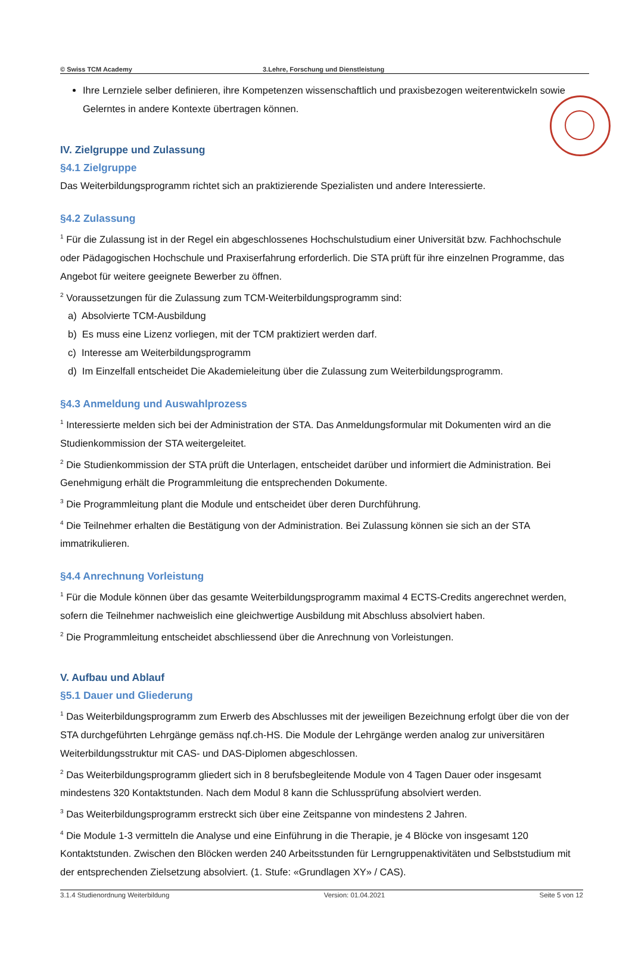© Swiss TCM Academy 3.Lehre, Forschung und Dienstleistung
Ihre Lernziele selber definieren, ihre Kompetenzen wissenschaftlich und praxisbezogen weiterentwickeln sowie Gelerntes in andere Kontexte übertragen können.
IV. Zielgruppe und Zulassung
§4.1 Zielgruppe
Das Weiterbildungsprogramm richtet sich an praktizierende Spezialisten und andere Interessierte.
§4.2 Zulassung
<sup>1</sup> Für die Zulassung ist in der Regel ein abgeschlossenes Hochschulstudium einer Universität bzw. Fachhochschule oder Pädagogischen Hochschule und Praxiserfahrung erforderlich. Die STA prüft für ihre einzelnen Programme, das Angebot für weitere geeignete Bewerber zu öffnen.
<sup>2</sup> Voraussetzungen für die Zulassung zum TCM-Weiterbildungsprogramm sind:
a) Absolvierte TCM-Ausbildung
b) Es muss eine Lizenz vorliegen, mit der TCM praktiziert werden darf.
c) Interesse am Weiterbildungsprogramm
d) Im Einzelfall entscheidet Die Akademieleitung über die Zulassung zum Weiterbildungsprogramm.
§4.3 Anmeldung und Auswahlprozess
<sup>1</sup> Interessierte melden sich bei der Administration der STA. Das Anmeldungsformular mit Dokumenten wird an die Studienkommission der STA weitergeleitet.
<sup>2</sup> Die Studienkommission der STA prüft die Unterlagen, entscheidet darüber und informiert die Administration. Bei Genehmigung erhält die Programmleitung die entsprechenden Dokumente.
<sup>3</sup> Die Programmleitung plant die Module und entscheidet über deren Durchführung.
<sup>4</sup> Die Teilnehmer erhalten die Bestätigung von der Administration. Bei Zulassung können sie sich an der STA immatrikulieren.
§4.4 Anrechnung Vorleistung
<sup>1</sup> Für die Module können über das gesamte Weiterbildungsprogramm maximal 4 ECTS-Credits angerechnet werden, sofern die Teilnehmer nachweislich eine gleichwertige Ausbildung mit Abschluss absolviert haben.
<sup>2</sup> Die Programmleitung entscheidet abschliessend über die Anrechnung von Vorleistungen.
V. Aufbau und Ablauf
§5.1 Dauer und Gliederung
<sup>1</sup> Das Weiterbildungsprogramm zum Erwerb des Abschlusses mit der jeweiligen Bezeichnung erfolgt über die von der STA durchgeführten Lehrgänge gemäss nqf.ch-HS. Die Module der Lehrgänge werden analog zur universitären Weiterbildungsstruktur mit CAS- und DAS-Diplomen abgeschlossen.
<sup>2</sup> Das Weiterbildungsprogramm gliedert sich in 8 berufsbegleitende Module von 4 Tagen Dauer oder insgesamt mindestens 320 Kontaktstunden. Nach dem Modul 8 kann die Schlussprüfung absolviert werden.
<sup>3</sup> Das Weiterbildungsprogramm erstreckt sich über eine Zeitspanne von mindestens 2 Jahren.
<sup>4</sup> Die Module 1-3 vermitteln die Analyse und eine Einführung in die Therapie, je 4 Blöcke von insgesamt 120 Kontaktstunden. Zwischen den Blöcken werden 240 Arbeitsstunden für Lerngruppenaktivitäten und Selbststudium mit der entsprechenden Zielsetzung absolviert. (1. Stufe: «Grundlagen XY» / CAS).
3.1.4 Studienordnung Weiterbildung Version: 01.04.2021 Seite 5 von 12